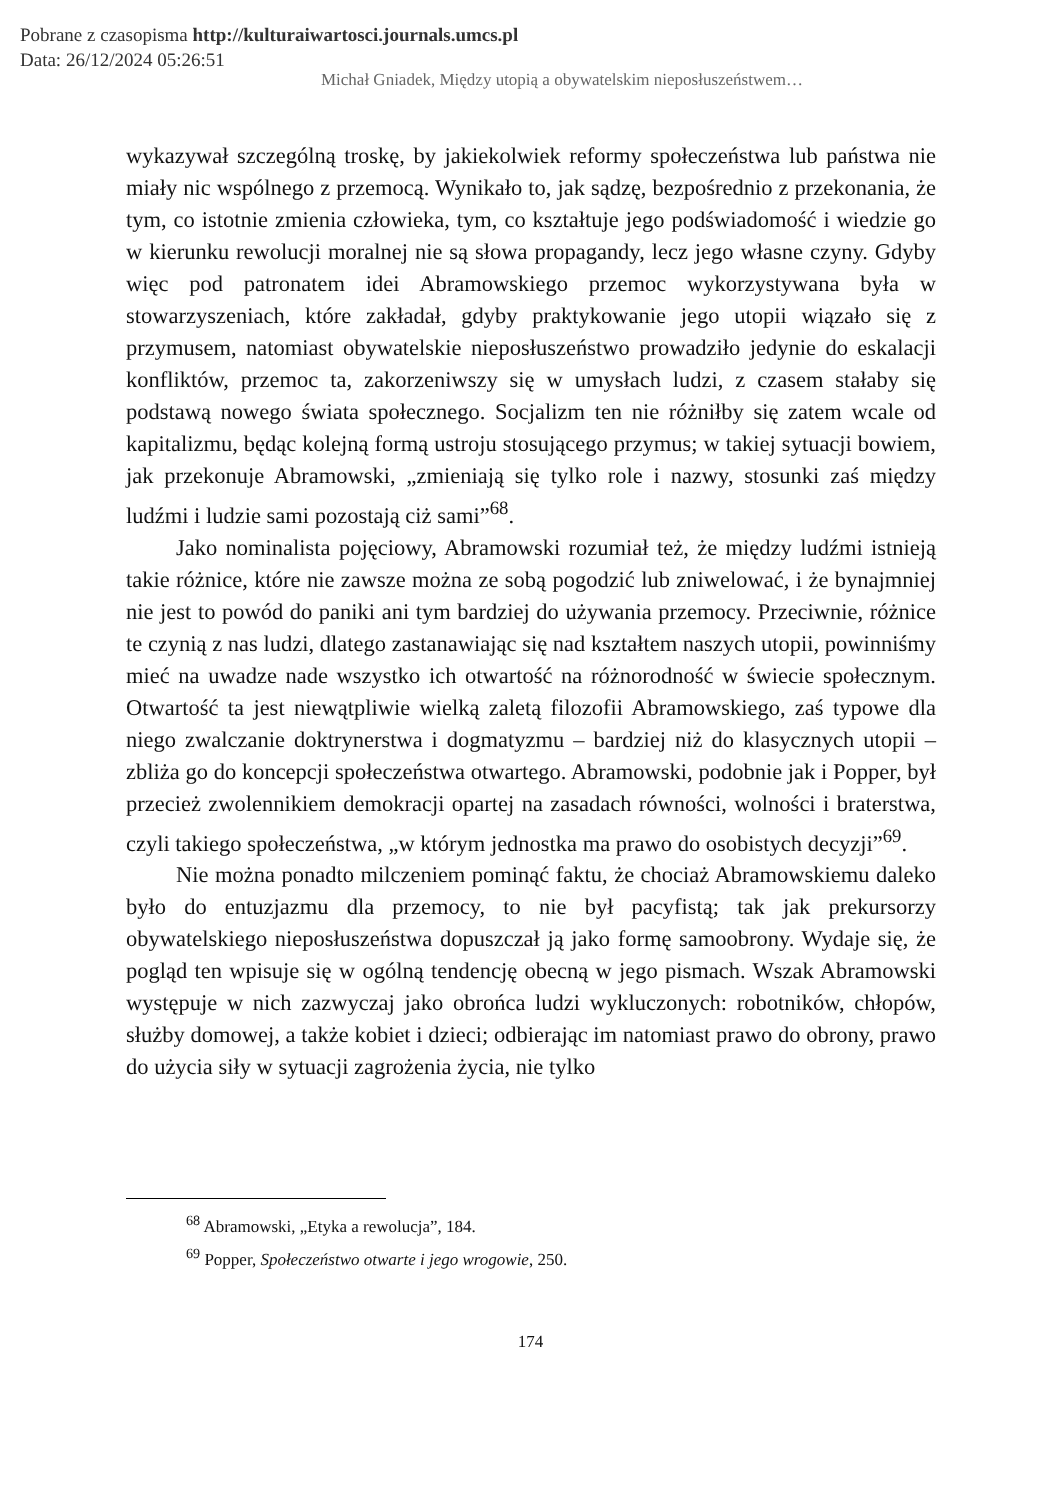Pobrane z czasopisma http://kulturaiwartosci.journals.umcs.pl
Data: 26/12/2024 05:26:51
Michał Gniadek, Między utopią a obywatelskim nieposłuszeństwem…
wykazywał szczególną troskę, by jakiekolwiek reformy społeczeństwa lub państwa nie miały nic wspólnego z przemocą. Wynikało to, jak sądzę, bezpośrednio z przekonania, że tym, co istotnie zmienia człowieka, tym, co kształtuje jego podświadomość i wiedzie go w kierunku rewolucji moralnej nie są słowa propagandy, lecz jego własne czyny. Gdyby więc pod patronatem idei Abramowskiego przemoc wykorzystywana była w stowarzyszeniach, które zakładał, gdyby praktykowanie jego utopii wiązało się z przymusem, natomiast obywatelskie nieposłuszeństwo prowadziło jedynie do eskalacji konfliktów, przemoc ta, zakorzeniwszy się w umysłach ludzi, z czasem stałaby się podstawą nowego świata społecznego. Socjalizm ten nie różniłby się zatem wcale od kapitalizmu, będąc kolejną formą ustroju stosującego przymus; w takiej sytuacji bowiem, jak przekonuje Abramowski, „zmieniają się tylko role i nazwy, stosunki zaś między ludźmi i ludzie sami pozostają ciż sami”<sup>68</sup>.
Jako nominalista pojęciowy, Abramowski rozumiał też, że między ludźmi istnieją takie różnice, które nie zawsze można ze sobą pogodzić lub zniwelować, i że bynajmniej nie jest to powód do paniki ani tym bardziej do używania przemocy. Przeciwnie, różnice te czynią z nas ludzi, dlatego zastanawiając się nad kształtem naszych utopii, powinniśmy mieć na uwadze nade wszystko ich otwartość na różnorodność w świecie społecznym. Otwartość ta jest niewątpliwie wielką zaletą filozofii Abramowskiego, zaś typowe dla niego zwalczanie doktrynerstwa i dogmatyzmu – bardziej niż do klasycznych utopii – zbliża go do koncepcji społeczeństwa otwartego. Abramowski, podobnie jak i Popper, był przecież zwolennikiem demokracji opartej na zasadach równości, wolności i braterstwa, czyli takiego społeczeństwa, „w którym jednostka ma prawo do osobistych decyzji”<sup>69</sup>.
Nie można ponadto milczeniem pominąć faktu, że chociaż Abramowskiemu daleko było do entuzjazmu dla przemocy, to nie był pacyfistą; tak jak prekursorzy obywatelskiego nieposłuszeństwa dopuszczał ją jako formę samoobrony. Wydaje się, że pogląd ten wpisuje się w ogólną tendencję obecną w jego pismach. Wszak Abramowski występuje w nich zazwyczaj jako obrońca ludzi wykluczonych: robotników, chłopów, służby domowej, a także kobiet i dzieci; odbierając im natomiast prawo do obrony, prawo do użycia siły w sytuacji zagrożenia życia, nie tylko
<sup>68</sup> Abramowski, „Etyka a rewolucja”, 184.
<sup>69</sup> Popper, Społeczeństwo otwarte i jego wrogowie, 250.
174